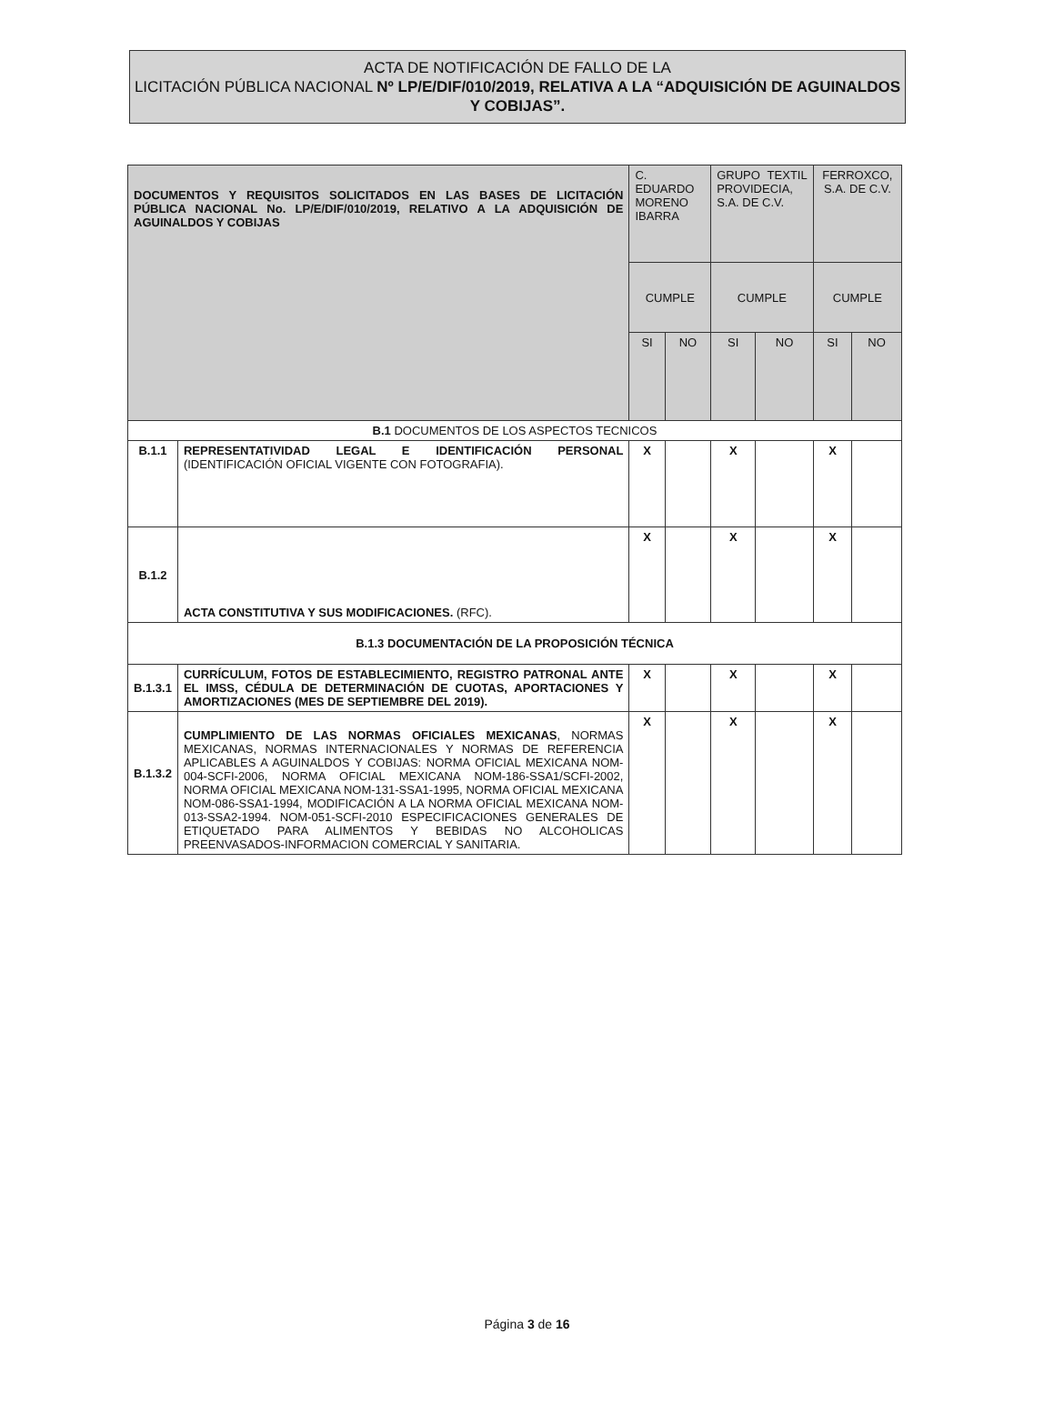ACTA DE NOTIFICACIÓN DE FALLO DE LA
LICITACIÓN PÚBLICA NACIONAL Nº LP/E/DIF/010/2019, RELATIVA A LA “ADQUISICIÓN DE AGUINALDOS Y COBIJAS”.
| DOCUMENTOS Y REQUISITOS SOLICITADOS EN LAS BASES DE LICITACIÓN PÚBLICA NACIONAL No. LP/E/DIF/010/2019, RELATIVO A LA ADQUISICIÓN DE AGUINALDOS Y COBIJAS | | C. EDUARDO MORENO IBARRA | | GRUPO TEXTIL PROVIDECIA, S.A. DE C.V. | | FERROXCO, S.A. DE C.V. | |
| --- | --- | --- | --- | --- | --- | --- | --- |
| | | CUMPLE | | CUMPLE | | CUMPLE | |
| | | SI | NO | SI | NO | SI | NO |
| B.1 DOCUMENTOS DE LOS ASPECTOS TECNICOS | | | | | | | |
| B.1.1 | REPRESENTATIVIDAD LEGAL E IDENTIFICACIÓN PERSONAL (IDENTIFICACIÓN OFICIAL VIGENTE CON FOTOGRAFIA). | X | | X | | X | |
| B.1.2 | ACTA CONSTITUTIVA Y SUS MODIFICACIONES. (RFC). | X | | X | | X | |
| B.1.3 DOCUMENTACIÓN DE LA PROPOSICIÓN TÉCNICA | | | | | | | |
| B.1.3.1 | CURRÍCULUM, FOTOS DE ESTABLECIMIENTO, REGISTRO PATRONAL ANTE EL IMSS, CÉDULA DE DETERMINACIÓN DE CUOTAS, APORTACIONES Y AMORTIZACIONES (MES DE SEPTIEMBRE DEL 2019). | X | | X | | X | |
| B.1.3.2 | CUMPLIMIENTO DE LAS NORMAS OFICIALES MEXICANAS , NORMAS MEXICANAS, NORMAS INTERNACIONALES Y NORMAS DE REFERENCIA APLICABLES A AGUINALDOS Y COBIJAS: NORMA OFICIAL MEXICANA NOM-004-SCFI-2006, NORMA OFICIAL MEXICANA NOM-186-SSA1/SCFI-2002, NORMA OFICIAL MEXICANA NOM-131-SSA1-1995, NORMA OFICIAL MEXICANA NOM-086-SSA1-1994, MODIFICACIÓN A LA NORMA OFICIAL MEXICANA NOM-013-SSA2-1994. NOM-051-SCFI-2010 ESPECIFICACIONES GENERALES DE ETIQUETADO PARA ALIMENTOS Y BEBIDAS NO ALCOHOLICAS PREENVASADOS-INFORMACION COMERCIAL Y SANITARIA. | X | | X | | X | |
Página 3 de 16